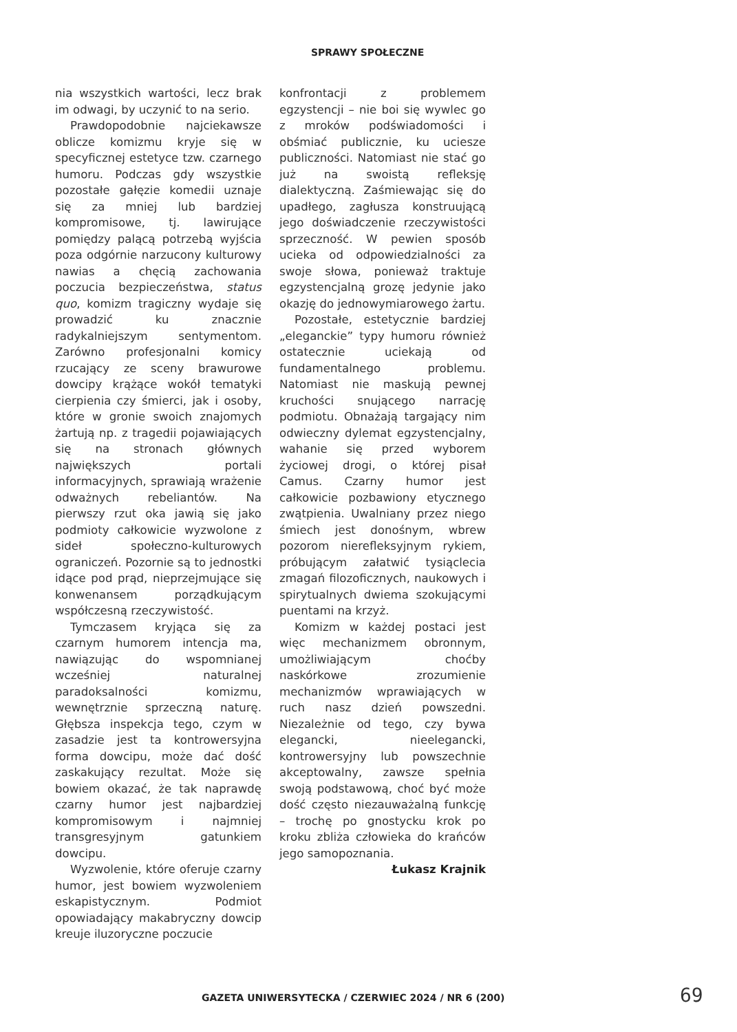SPRAWY SPOŁECZNE
nia wszystkich wartości, lecz brak im odwagi, by uczynić to na serio.
Prawdopodobnie najciekawsze oblicze komizmu kryje się w specyficznej estetyce tzw. czarnego humoru. Podczas gdy wszystkie pozostałe gałęzie komedii uznaje się za mniej lub bardziej kompromisowe, tj. lawirujące pomiędzy palącą potrzebą wyjścia poza odgórnie narzucony kulturowy nawias a chęcią zachowania poczucia bezpieczeństwa, status quo, komizm tragiczny wydaje się prowadzić ku znacznie radykalniejszym sentymentom. Zarówno profesjonalni komicy rzucający ze sceny brawurowe dowcipy krążące wokół tematyki cierpienia czy śmierci, jak i osoby, które w gronie swoich znajomych żartują np. z tragedii pojawiających się na stronach głównych największych portali informacyjnych, sprawiają wrażenie odważnych rebeliantów. Na pierwszy rzut oka jawią się jako podmioty całkowicie wyzwolone z sideł społeczno-kulturowych ograniczeń. Pozornie są to jednostki idące pod prąd, nieprzejmujące się konwenansem porządkującym współczesną rzeczywistość.
Tymczasem kryjąca się za czarnym humorem intencja ma, nawiązując do wspomnianej wcześniej naturalnej paradoksalności komizmu, wewnętrznie sprzeczną naturę. Głębsza inspekcja tego, czym w zasadzie jest ta kontrowersyjna forma dowcipu, może dać dość zaskakujący rezultat. Może się bowiem okazać, że tak naprawdę czarny humor jest najbardziej kompromisowym i najmniej transgresyjnym gatunkiem dowcipu.
Wyzwolenie, które oferuje czarny humor, jest bowiem wyzwoleniem eskapistycznym. Podmiot opowiadający makabryczny dowcip kreuje iluzoryczne poczucie
konfrontacji z problemem egzystencji – nie boi się wywlec go z mroków podświadomości i obśmiać publicznie, ku uciesze publiczności. Natomiast nie stać go już na swoistą refleksję dialektyczną. Zaśmiewając się do upadłego, zagłusza konstruującą jego doświadczenie rzeczywistości sprzeczność. W pewien sposób ucieka od odpowiedzialności za swoje słowa, ponieważ traktuje egzystencjalną grozę jedynie jako okazję do jednowymiarowego żartu.
Pozostałe, estetycznie bardziej „eleganckie” typy humoru również ostatecznie uciekają od fundamentalnego problemu. Natomiast nie maskują pewnej kruchości snującego narrację podmiotu. Obnażają targający nim odwieczny dylemat egzystencjalny, wahanie się przed wyborem życiowej drogi, o której pisał Camus. Czarny humor jest całkowicie pozbawiony etycznego zwątpienia. Uwalniany przez niego śmiech jest donośnym, wbrew pozorom nierefleksyjnym rykiem, próbującym załatwić tysiąclecia zmagań filozoficznych, naukowych i spirytualnych dwiema szokującymi puentami na krzyż.
Komizm w każdej postaci jest więc mechanizmem obronnym, umożliwiającym choćby naskórkowe zrozumienie mechanizmów wprawiających w ruch nasz dzień powszedni. Niezależnie od tego, czy bywa elegancki, nieelegancki, kontrowersyjny lub powszechnie akceptowalny, zawsze spełnia swoją podstawową, choć być może dość często niezauważalną funkcję – trochę po gnostycku krok po kroku zbliża człowieka do krańców jego samopoznania.
Łukasz Krajnik
GAZETA UNIWERSYTECKA / CZERWIEC 2024 / NR 6 (200)
69